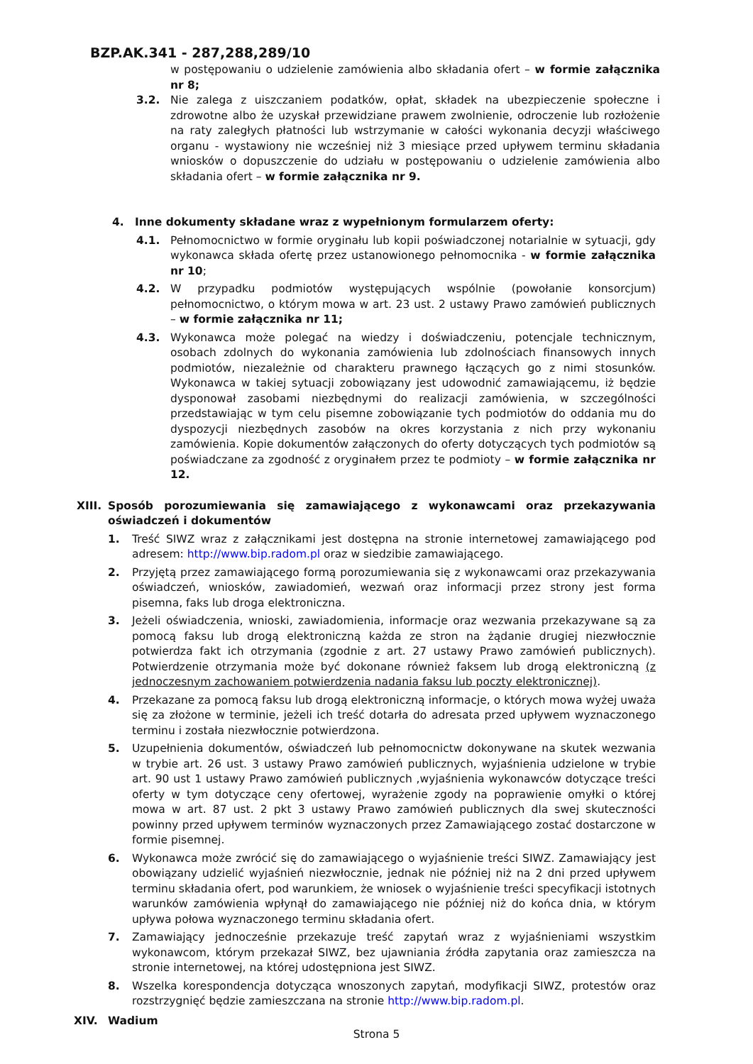BZP.AK.341 - 287,288,289/10
w postępowaniu o udzielenie zamówienia albo składania ofert – w formie załącznika nr 8;
3.2. Nie zalega z uiszczaniem podatków, opłat, składek na ubezpieczenie społeczne i zdrowotne albo że uzyskał przewidziane prawem zwolnienie, odroczenie lub rozłożenie na raty zaległych płatności lub wstrzymanie w całości wykonania decyzji właściwego organu - wystawiony nie wcześniej niż 3 miesiące przed upływem terminu składania wniosków o dopuszczenie do udziału w postępowaniu o udzielenie zamówienia albo składania ofert – w formie załącznika nr 9.
4. Inne dokumenty składane wraz z wypełnionym formularzem oferty:
4.1. Pełnomocnictwo w formie oryginału lub kopii poświadczonej notarialnie w sytuacji, gdy wykonawca składa ofertę przez ustanowionego pełnomocnika - w formie załącznika nr 10;
4.2. W przypadku podmiotów występujących wspólnie (powołanie konsorcjum) pełnomocnictwo, o którym mowa w art. 23 ust. 2 ustawy Prawo zamówień publicznych – w formie załącznika nr 11;
4.3. Wykonawca może polegać na wiedzy i doświadczeniu, potencjale technicznym, osobach zdolnych do wykonania zamówienia lub zdolnościach finansowych innych podmiotów, niezależnie od charakteru prawnego łączących go z nimi stosunków. Wykonawca w takiej sytuacji zobowiązany jest udowodnić zamawiającemu, iż będzie dysponował zasobami niezbędnymi do realizacji zamówienia, w szczególności przedstawiając w tym celu pisemne zobowiązanie tych podmiotów do oddania mu do dyspozycji niezbędnych zasobów na okres korzystania z nich przy wykonaniu zamówienia. Kopie dokumentów załączonych do oferty dotyczących tych podmiotów są poświadczane za zgodność z oryginałem przez te podmioty – w formie załącznika nr 12.
XIII.
Sposób porozumiewania się zamawiającego z wykonawcami oraz przekazywania oświadczeń i dokumentów
1. Treść SIWZ wraz z załącznikami jest dostępna na stronie internetowej zamawiającego pod adresem: http://www.bip.radom.pl oraz w siedzibie zamawiającego.
2. Przyjętą przez zamawiającego formą porozumiewania się z wykonawcami oraz przekazywania oświadczeń, wniosków, zawiadomień, wezwań oraz informacji przez strony jest forma pisemna, faks lub droga elektroniczna.
3. Jeżeli oświadczenia, wnioski, zawiadomienia, informacje oraz wezwania przekazywane są za pomocą faksu lub drogą elektroniczną każda ze stron na żądanie drugiej niezwłocznie potwierdza fakt ich otrzymania (zgodnie z art. 27 ustawy Prawo zamówień publicznych). Potwierdzenie otrzymania może być dokonane również faksem lub drogą elektroniczną (z jednoczesnym zachowaniem potwierdzenia nadania faksu lub poczty elektronicznej).
4. Przekazane za pomocą faksu lub drogą elektroniczną informacje, o których mowa wyżej uważa się za złożone w terminie, jeżeli ich treść dotarła do adresata przed upływem wyznaczonego terminu i została niezwłocznie potwierdzona.
5. Uzupełnienia dokumentów, oświadczeń lub pełnomocnictw dokonywane na skutek wezwania w trybie art. 26 ust. 3 ustawy Prawo zamówień publicznych, wyjaśnienia udzielone w trybie art. 90 ust 1 ustawy Prawo zamówień publicznych ,wyjaśnienia wykonawców dotyczące treści oferty w tym dotyczące ceny ofertowej, wyrażenie zgody na poprawienie omyłki o której mowa w art. 87 ust. 2 pkt 3 ustawy Prawo zamówień publicznych dla swej skuteczności powinny przed upływem terminów wyznaczonych przez Zamawiającego zostać dostarczone w formie pisemnej.
6. Wykonawca może zwrócić się do zamawiającego o wyjaśnienie treści SIWZ. Zamawiający jest obowiązany udzielić wyjaśnień niezwłocznie, jednak nie później niż na 2 dni przed upływem terminu składania ofert, pod warunkiem, że wniosek o wyjaśnienie treści specyfikacji istotnych warunków zamówienia wpłynął do zamawiającego nie później niż do końca dnia, w którym upływa połowa wyznaczonego terminu składania ofert.
7. Zamawiający jednocześnie przekazuje treść zapytań wraz z wyjaśnieniami wszystkim wykonawcom, którym przekazał SIWZ, bez ujawniania źródła zapytania oraz zamieszcza na stronie internetowej, na której udostępniona jest SIWZ.
8. Wszelka korespondencja dotycząca wnoszonych zapytań, modyfikacji SIWZ, protestów oraz rozstrzygnięć będzie zamieszczana na stronie http://www.bip.radom.pl.
XIV. Wadium
Strona 5